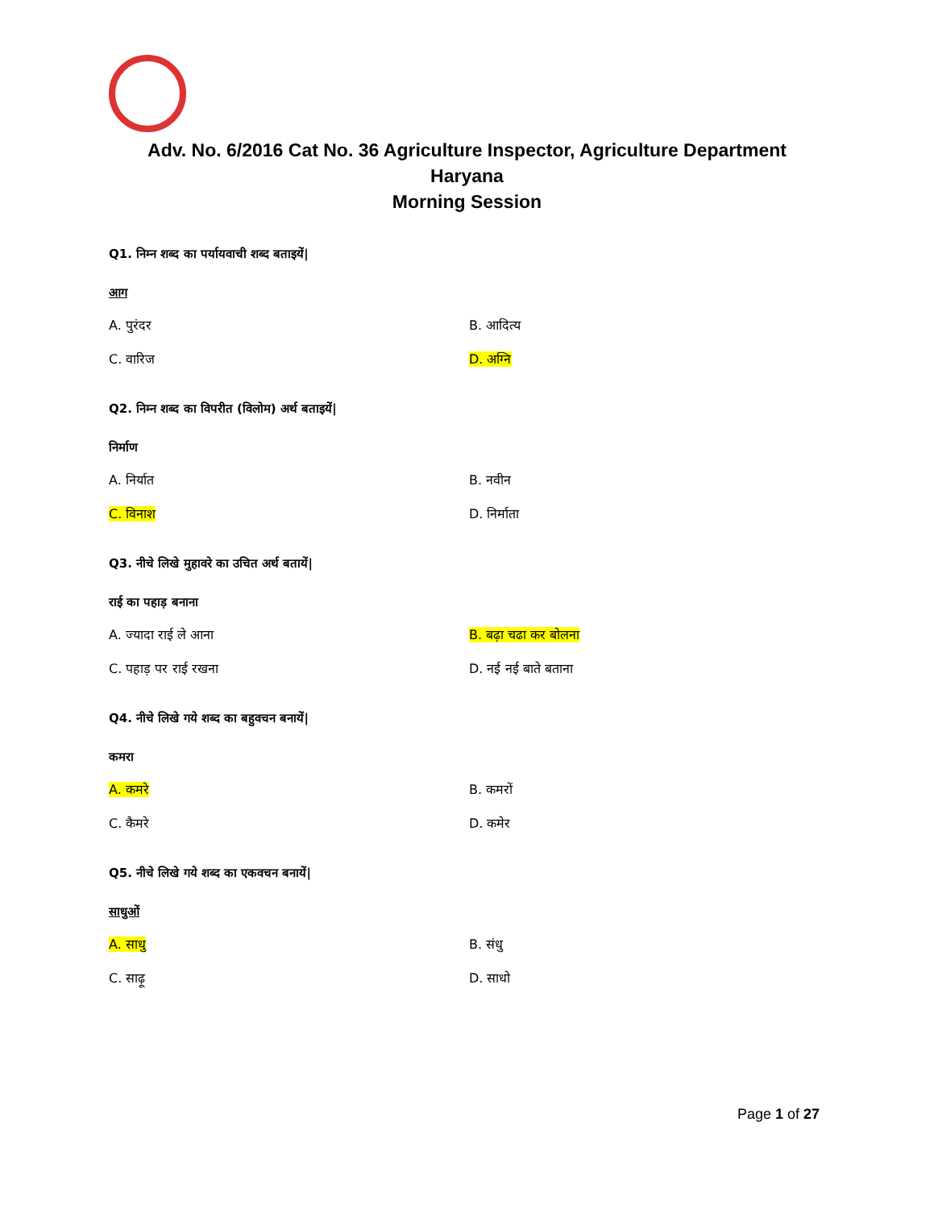Adv. No. 6/2016 Cat No. 36 Agriculture Inspector, Agriculture Department
Haryana
Morning Session
Q1. निम्न शब्द का पर्यायवाची शब्द बताइयें|
आग
A. पुरंदर
B. आदित्य
C. वारिज
D. अग्नि
Q2. निम्न शब्द का विपरीत (विलोम) अर्थ बताइयें|
निर्माण
A. निर्यात
B. नवीन
C. विनाश
D. निर्माता
Q3. नीचे लिखे मुहावरे का उचित अर्थ बतायें|
राई का पहाड़ बनाना
A. ज्यादा राई ले आना
B. बढ़ा चढा कर बोलना
C. पहाड़ पर राई रखना
D. नई नई बाते बताना
Q4. नीचे लिखे गये शब्द का बहुवचन बनायें|
कमरा
A. कमरे
B. कमरों
C. कैमरे
D. कमेर
Q5. नीचे लिखे गये शब्द का एकवचन बनायें|
साधुओं
A. साधु
B. संधु
C. साढ़ू
D. साधो
Page 1 of 27